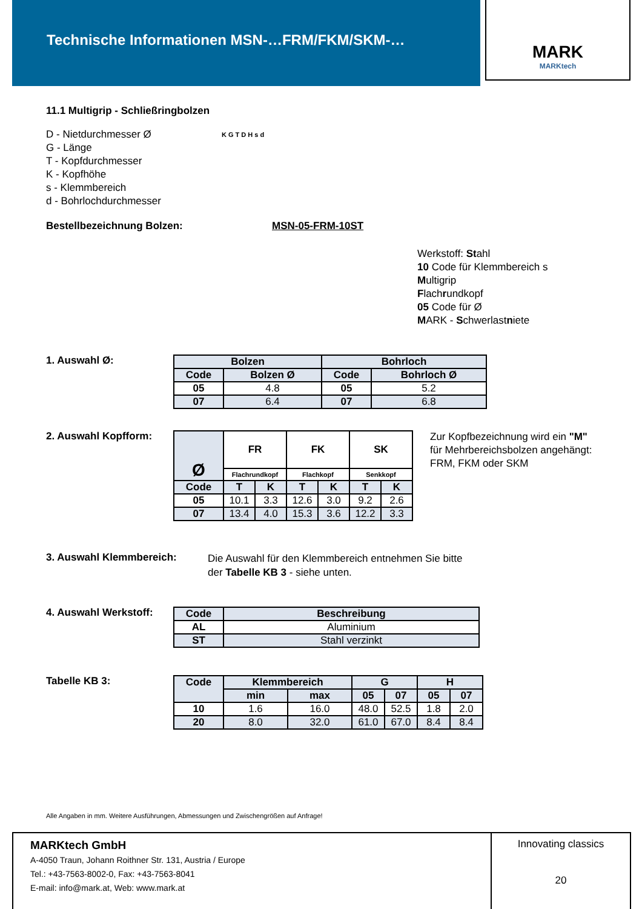Technische Informationen MSN-…FRM/FKM/SKM-…
MARK
MARKtech
11.1 Multigrip - Schließringbolzen
D - Nietdurchmesser Ø
G - Länge
T - Kopfdurchmesser
K - Kopfhöhe
s - Klemmbereich
d - Bohrlochdurchmesser
K G T D H s d
Bestellbezeichnung Bolzen: MSN-05-FRM-10ST
Werkstoff: Stahl
10 Code für Klemmbereich s
Multigrip
Flachrundkopf
05 Code für Ø
MARK - Schwerlastniete
1. Auswahl Ø:
| Bolzen | | Bohrloch | |
| --- | --- | --- | --- |
| Code | Bolzen Ø | Code | Bohrloch Ø |
| 05 | 4.8 | 05 | 5.2 |
| 07 | 6.4 | 07 | 6.8 |
2. Auswahl Kopfform:
| Ø | FR | | FK | | SK | |
| | Flachrundkopf | | Flachkopf | | Senkkopf | |
| Code | T | K | T | K | T | K |
| 05 | 10.1 | 3.3 | 12.6 | 3.0 | 9.2 | 2.6 |
| 07 | 13.4 | 4.0 | 15.3 | 3.6 | 12.2 | 3.3 |
Zur Kopfbezeichnung wird ein "M"
für Mehrbereichsbolzen angehängt:
FRM, FKM oder SKM
3. Auswahl Klemmbereich:
Die Auswahl für den Klemmbereich entnehmen Sie bitte
der Tabelle KB 3 - siehe unten.
4. Auswahl Werkstoff:
| Code | Beschreibung |
| --- | --- |
| AL | Aluminium |
| ST | Stahl verzinkt |
Tabelle KB 3:
| Code | Klemmbereich | | G | | H | |
| --- | --- | --- | --- | --- | --- | --- |
| | min | max | 05 | 07 | 05 | 07 |
| 10 | 1.6 | 16.0 | 48.0 | 52.5 | 1.8 | 2.0 |
| 20 | 8.0 | 32.0 | 61.0 | 67.0 | 8.4 | 8.4 |
Alle Angaben in mm. Weitere Ausführungen, Abmessungen und Zwischengrößen auf Anfrage!
MARKtech GmbH
A-4050 Traun, Johann Roithner Str. 131, Austria / Europe
Tel.: +43-7563-8002-0, Fax: +43-7563-8041
E-mail: info@mark.at, Web: www.mark.at
Innovating classics
20